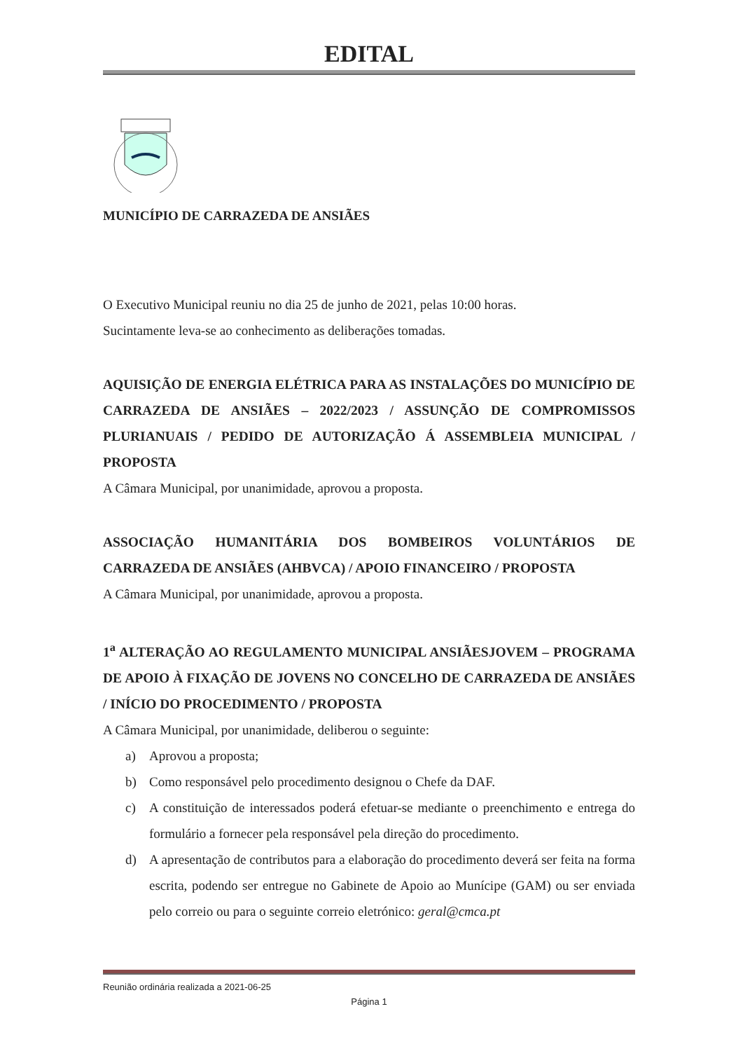EDITAL
MUNICÍPIO DE CARRAZEDA DE ANSIÃES
O Executivo Municipal reuniu no dia 25 de junho de 2021, pelas 10:00 horas.
Sucintamente leva-se ao conhecimento as deliberações tomadas.
AQUISIÇÃO DE ENERGIA ELÉTRICA PARA AS INSTALAÇÕES DO MUNICÍPIO DE CARRAZEDA DE ANSIÃES – 2022/2023 / ASSUNÇÃO DE COMPROMISSOS PLURIANUAIS / PEDIDO DE AUTORIZAÇÃO Á ASSEMBLEIA MUNICIPAL / PROPOSTA
A Câmara Municipal, por unanimidade, aprovou a proposta.
ASSOCIAÇÃO HUMANITÁRIA DOS BOMBEIROS VOLUNTÁRIOS DE CARRAZEDA DE ANSIÃES (AHBVCA) / APOIO FINANCEIRO / PROPOSTA
A Câmara Municipal, por unanimidade, aprovou a proposta.
1<sup>a</sup> ALTERAÇÃO AO REGULAMENTO MUNICIPAL ANSIÃESJOVEM – PROGRAMA DE APOIO À FIXAÇÃO DE JOVENS NO CONCELHO DE CARRAZEDA DE ANSIÃES / INÍCIO DO PROCEDIMENTO / PROPOSTA
A Câmara Municipal, por unanimidade, deliberou o seguinte:
a) Aprovou a proposta;
b) Como responsável pelo procedimento designou o Chefe da DAF.
c) A constituição de interessados poderá efetuar-se mediante o preenchimento e entrega do formulário a fornecer pela responsável pela direção do procedimento.
d) A apresentação de contributos para a elaboração do procedimento deverá ser feita na forma escrita, podendo ser entregue no Gabinete de Apoio ao Munícipe (GAM) ou ser enviada pelo correio ou para o seguinte correio eletrónico: geral@cmca.pt
Reunião ordinária realizada a 2021-06-25
Página 1